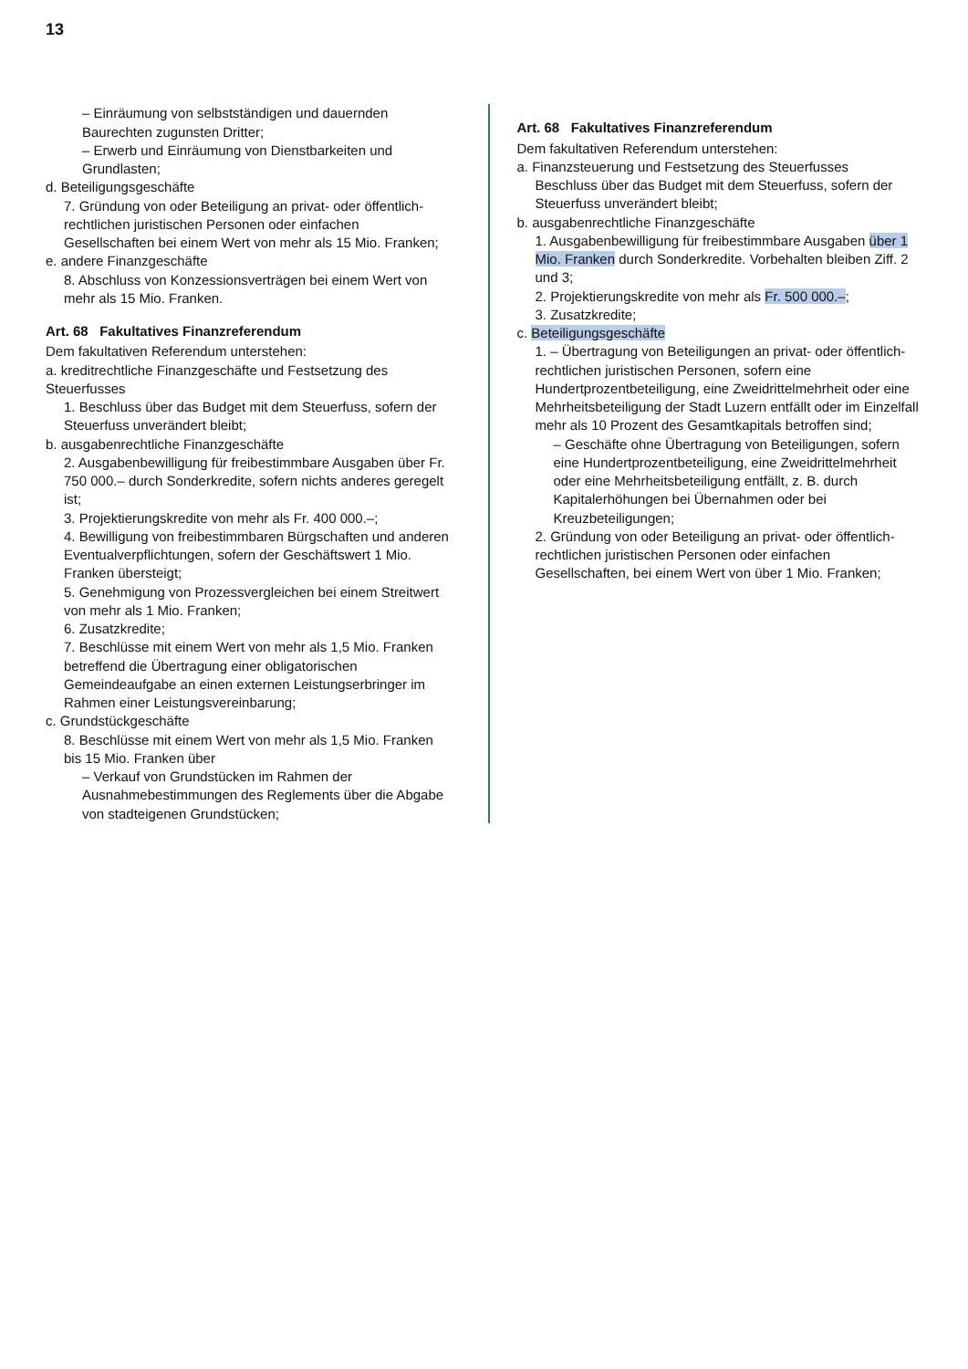13
– Einräumung von selbstständigen und dauernden Baurechten zugunsten Dritter;
– Erwerb und Einräumung von Dienstbarkeiten und Grundlasten;
d. Beteiligungsgeschäfte
7. Gründung von oder Beteiligung an privat- oder öffentlich-rechtlichen juristischen Personen oder einfachen Gesellschaften bei einem Wert von mehr als 15 Mio. Franken;
e. andere Finanzgeschäfte
8. Abschluss von Konzessionsverträgen bei einem Wert von mehr als 15 Mio. Franken.
Art. 68 Fakultatives Finanzreferendum
Dem fakultativen Referendum unterstehen:
a. kreditrechtliche Finanzgeschäfte und Festsetzung des Steuerfusses
1. Beschluss über das Budget mit dem Steuerfuss, sofern der Steuerfuss unverändert bleibt;
b. ausgabenrechtliche Finanzgeschäfte
2. Ausgabenbewilligung für freibestimmbare Ausgaben über Fr. 750 000.– durch Sonderkredite, sofern nichts anderes geregelt ist;
3. Projektierungskredite von mehr als Fr. 400 000.–;
4. Bewilligung von freibestimmbaren Bürgschaften und anderen Eventualverpflichtungen, sofern der Geschäftswert 1 Mio. Franken übersteigt;
5. Genehmigung von Prozessvergleichen bei einem Streitwert von mehr als 1 Mio. Franken;
6. Zusatzkredite;
7. Beschlüsse mit einem Wert von mehr als 1,5 Mio. Franken betreffend die Übertragung einer obligatorischen Gemeindeaufgabe an einen externen Leistungserbringer im Rahmen einer Leistungsvereinbarung;
c. Grundstückgeschäfte
8. Beschlüsse mit einem Wert von mehr als 1,5 Mio. Franken bis 15 Mio. Franken über
– Verkauf von Grundstücken im Rahmen der Ausnahmebestimmungen des Reglements über die Abgabe von stadteigenen Grundstücken;
Art. 68 Fakultatives Finanzreferendum
Dem fakultativen Referendum unterstehen:
a. Finanzsteuerung und Festsetzung des Steuerfusses
Beschluss über das Budget mit dem Steuerfuss, sofern der Steuerfuss unverändert bleibt;
b. ausgabenrechtliche Finanzgeschäfte
1. Ausgabenbewilligung für freibestimmbare Ausgaben über 1 Mio. Franken durch Sonderkredite. Vorbehalten bleiben Ziff. 2 und 3;
2. Projektierungskredite von mehr als Fr. 500 000.–;
3. Zusatzkredite;
c. Beteiligungsgeschäfte
1. – Übertragung von Beteiligungen an privat- oder öffentlich-rechtlichen juristischen Personen, sofern eine Hundertprozentbeteiligung, eine Zweidrittelmehrheit oder eine Mehrheitsbeteiligung der Stadt Luzern entfällt oder im Einzelfall mehr als 10 Prozent des Gesamtkapitals betroffen sind;
– Geschäfte ohne Übertragung von Beteiligungen, sofern eine Hundertprozentbeteiligung, eine Zweidrittelmehrheit oder eine Mehrheitsbeteiligung entfällt, z. B. durch Kapitalerhöhungen bei Übernahmen oder bei Kreuzbeteiligungen;
2. Gründung von oder Beteiligung an privat- oder öffentlich-rechtlichen juristischen Personen oder einfachen Gesellschaften, bei einem Wert von über 1 Mio. Franken;